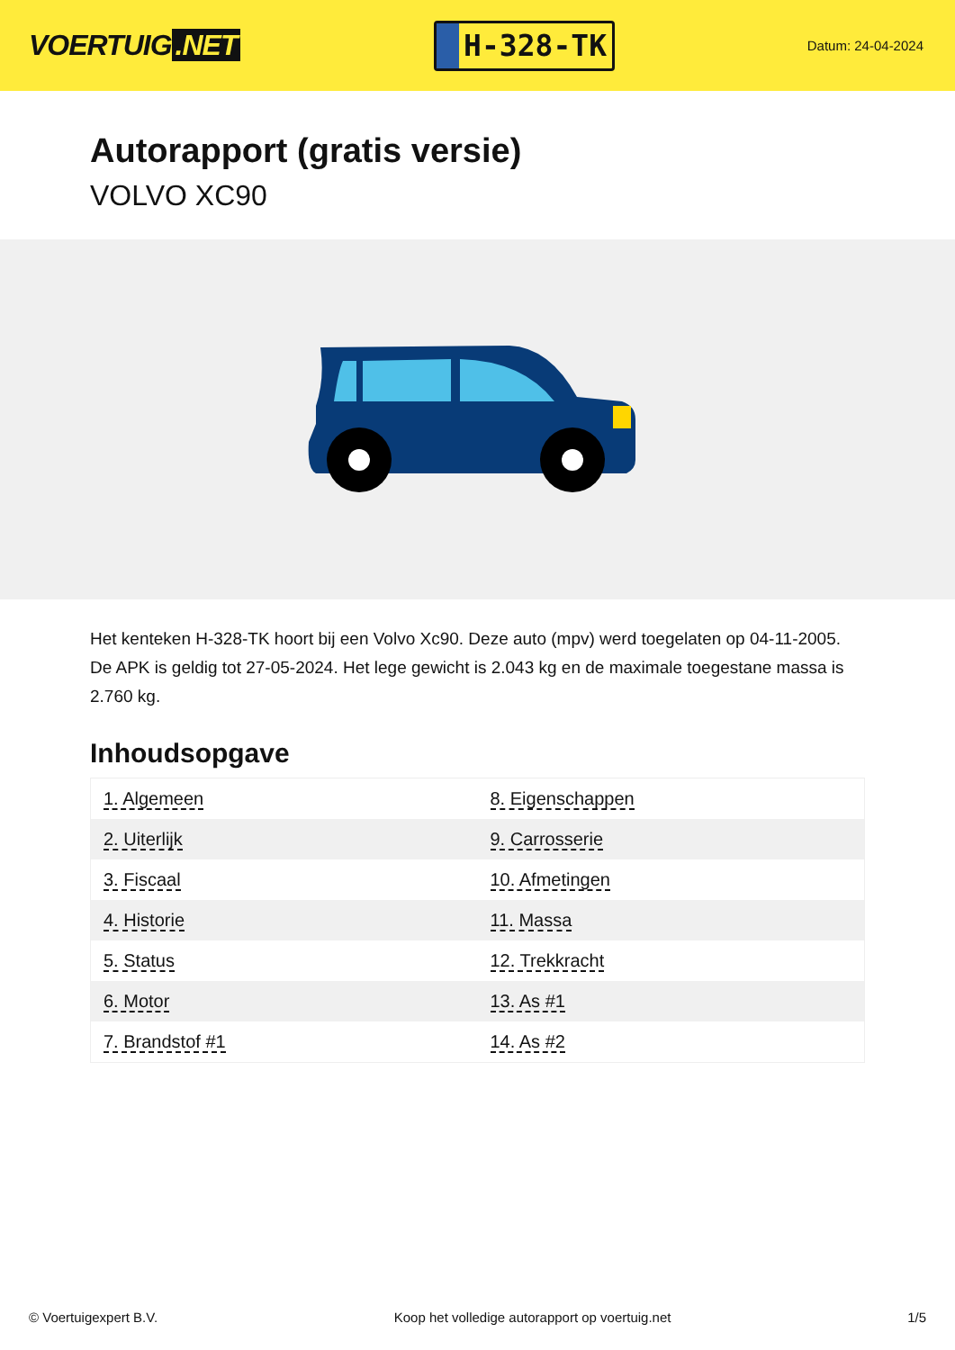VOERTUIG.NET
H-328-TK
Datum: 24-04-2024
Autorapport (gratis versie)
VOLVO XC90
Het kenteken H-328-TK hoort bij een Volvo Xc90. Deze auto (mpv) werd toegelaten op 04-11-2005. De APK is geldig tot 27-05-2024. Het lege gewicht is 2.043 kg en de maximale toegestane massa is 2.760 kg.
Inhoudsopgave
| 1. Algemeen | 8. Eigenschappen |
| 2. Uiterlijk | 9. Carrosserie |
| 3. Fiscaal | 10. Afmetingen |
| 4. Historie | 11. Massa |
| 5. Status | 12. Trekkracht |
| 6. Motor | 13. As #1 |
| 7. Brandstof #1 | 14. As #2 |
© Voertuigexpert B.V. Koop het volledige autorapport op voertuig.net 1/5